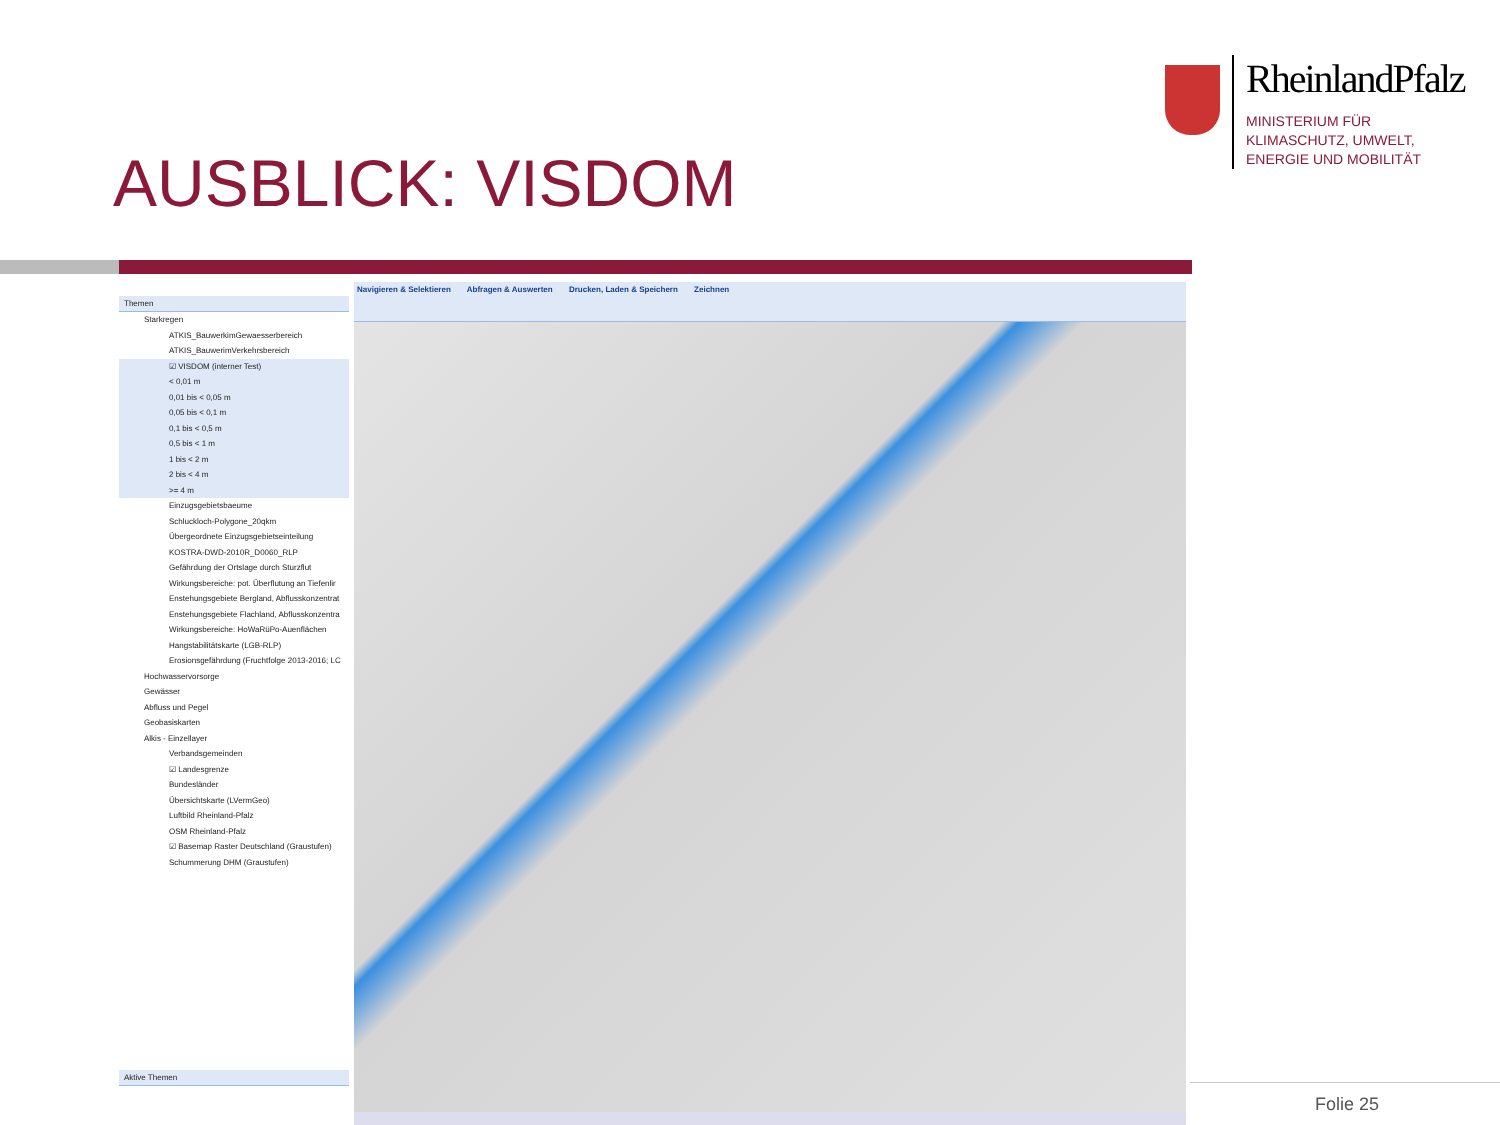RheinlandPfalz
MINISTERIUM FÜR
KLIMASCHUTZ, UMWELT,
ENERGIE UND MOBILITÄT
AUSBLICK: VISDOM
Themen
Starkregen
ATKIS_BauwerkimGewaesserbereich
ATKIS_BauwerimVerkehrsbereich
☑ VISDOM (interner Test)
< 0,01 m
0,01 bis < 0,05 m
0,05 bis < 0,1 m
0,1 bis < 0,5 m
0,5 bis < 1 m
1 bis < 2 m
2 bis < 4 m
>= 4 m
Einzugsgebietsbaeume
Schluckloch-Polygone_20qkm
Übergeordnete Einzugsgebietseinteilung
KOSTRA-DWD-2010R_D0060_RLP
Gefährdung der Ortslage durch Sturzflut
Wirkungsbereiche: pot. Überflutung an Tiefenlir
Enstehungsgebiete Bergland, Abflusskonzentrat
Enstehungsgebiete Flachland, Abflusskonzentra
Wirkungsbereiche: HoWaRüPo-Auenflächen
Hangstabilitätskarte (LGB-RLP)
Erosionsgefährdung (Fruchtfolge 2013-2016; LC
Hochwasservorsorge
Gewässer
Abfluss und Pegel
Geobasiskarten
Alkis - Einzellayer
Verbandsgemeinden
☑ Landesgrenze
Bundesländer
Übersichtskarte (LVermGeo)
Luftbild Rheinland-Pfalz
OSM Rheinland-Pfalz
☑ Basemap Raster Deutschland (Graustufen)
Schummerung DHM (Graustufen)
Aktive Themen
Navigieren & Selektieren Abfragen & Auswerten Drucken, Laden & Speichern Zeichnen
Folie 25